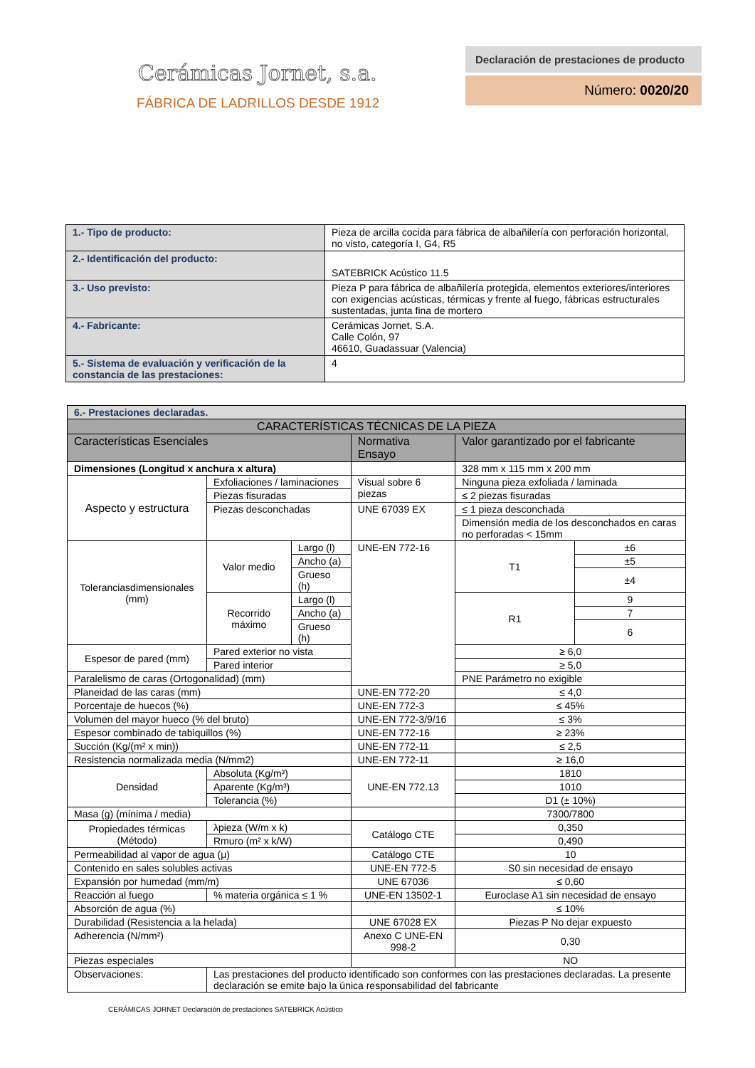Cerámicas Jornet, s.a.
FÁBRICA DE LADRILLOS DESDE 1912
Declaración de prestaciones de producto
Número: 0020/20
| 1.- Tipo de producto: | Pieza de arcilla cocida para fábrica de albañilería con perforación horizontal, no visto, categoría I, G4, R5 | |
| 2.- Identificación del producto: | SATEBRICK Acústico 11.5 | |
| 3.- Uso previsto: | Pieza P para fábrica de albañilería protegida, elementos exteriores/interiores con exigencias acústicas, térmicas y frente al fuego, fábricas estructurales sustentadas, junta fina de mortero | |
| 4.- Fabricante: | Cerámicas Jornet, S.A. Calle Colón, 97 46610, Guadassuar (Valencia) | |
| 5.- Sistema de evaluación y verificación de la constancia de las prestaciones: | | 4 |
| 6.- Prestaciones declaradas. | | | | | | |
| CARACTERÍSTICAS TÉCNICAS DE LA PIEZA | | | | | | |
| Características Esenciales | | | | Normativa Ensayo | Valor garantizado por el fabricante | |
| Dimensiones (Longitud x anchura x altura) | | | | | 328 mm x 115 mm x 200 mm | |
| Aspecto y estructura | Exfoliaciones / laminaciones | | | Visual sobre 6 piezas | Ninguna pieza exfoliada / laminada | |
| | Piezas fisuradas | | | | ≤ 2 piezas fisuradas | |
| | Piezas desconchadas | | | UNE 67039 EX | ≤ 1 pieza desconchada | |
| | | | | | Dimensión media de los desconchados en caras no perforadas < 15mm | |
| Toleranciasdimensionales (mm) | | Valor medio | Largo (l) | UNE-EN 772-16 | T1 | ±6 |
| | | | Ancho (a) | | | ±5 |
| | | | Grueso (h) | | | ±4 |
| | | Recorrido máximo | Largo (l) | | R1 | 9 |
| | | | Ancho (a) | | | 7 |
| | | | Grueso (h) | | | 6 |
| Espesor de pared (mm) | | Pared exterior no vista | | | ≥ 6,0 | |
| | | Pared interior | | | ≥ 5,0 | |
| Paralelismo de caras (Ortogonalidad) (mm) | | | | | PNE Parámetro no exigible | |
| Planeidad de las caras (mm) | | | | UNE-EN 772-20 | ≤ 4,0 | |
| Porcentaje de huecos (%) | | | | UNE-EN 772-3 | ≤ 45% | |
| Volumen del mayor hueco (% del bruto) | | | | UNE-EN 772-3/9/16 | ≤ 3% | |
| Espesor combinado de tabiquillos (%) | | | | UNE-EN 772-16 | ≥ 23% | |
| Succión (Kg/(m² x min)) | | | | UNE-EN 772-11 | ≤ 2,5 | |
| Resistencia normalizada media (N/mm2) | | | | UNE-EN 772-11 | ≥ 16,0 | |
| Densidad | | Absoluta (Kg/m³) | | UNE-EN 772.13 | 1810 | |
| | | Aparente (Kg/m³) | | | 1010 | |
| | | Tolerancia (%) | | | D1 (± 10%) | |
| Masa (g) (mínima / media) | | | | | 7300/7800 | |
| Propiedades térmicas (Método) | | λpieza (W/m x k) | | Catálogo CTE | 0,350 | |
| | | Rmuro (m² x k/W) | | | 0,490 | |
| Permeabilidad al vapor de agua (μ) | | | | Catálogo CTE | 10 | |
| Contenido en sales solubles activas | | | | UNE-EN 772-5 | S0 sin necesidad de ensayo | |
| Expansión por humedad (mm/m) | | | | UNE 67036 | ≤ 0,60 | |
| Reacción al fuego | | % materia orgánica ≤ 1 % | | UNE-EN 13502-1 | Euroclase A1 sin necesidad de ensayo | |
| Absorción de agua (%) | | | | | ≤ 10% | |
| Durabilidad (Resistencia a la helada) | | | | UNE 67028 EX | Piezas P No dejar expuesto | |
| Adherencia (N/mm²) | | | | Anexo C UNE-EN 998-2 | 0,30 | |
| Piezas especiales | | | | | NO | |
| Observaciones: | | Las prestaciones del producto identificado son conformes con las prestaciones declaradas. La presente declaración se emite bajo la única responsabilidad del fabricante | | | | |
CERÁMICAS JORNET Declaración de prestaciones SATEBRICK Acústico